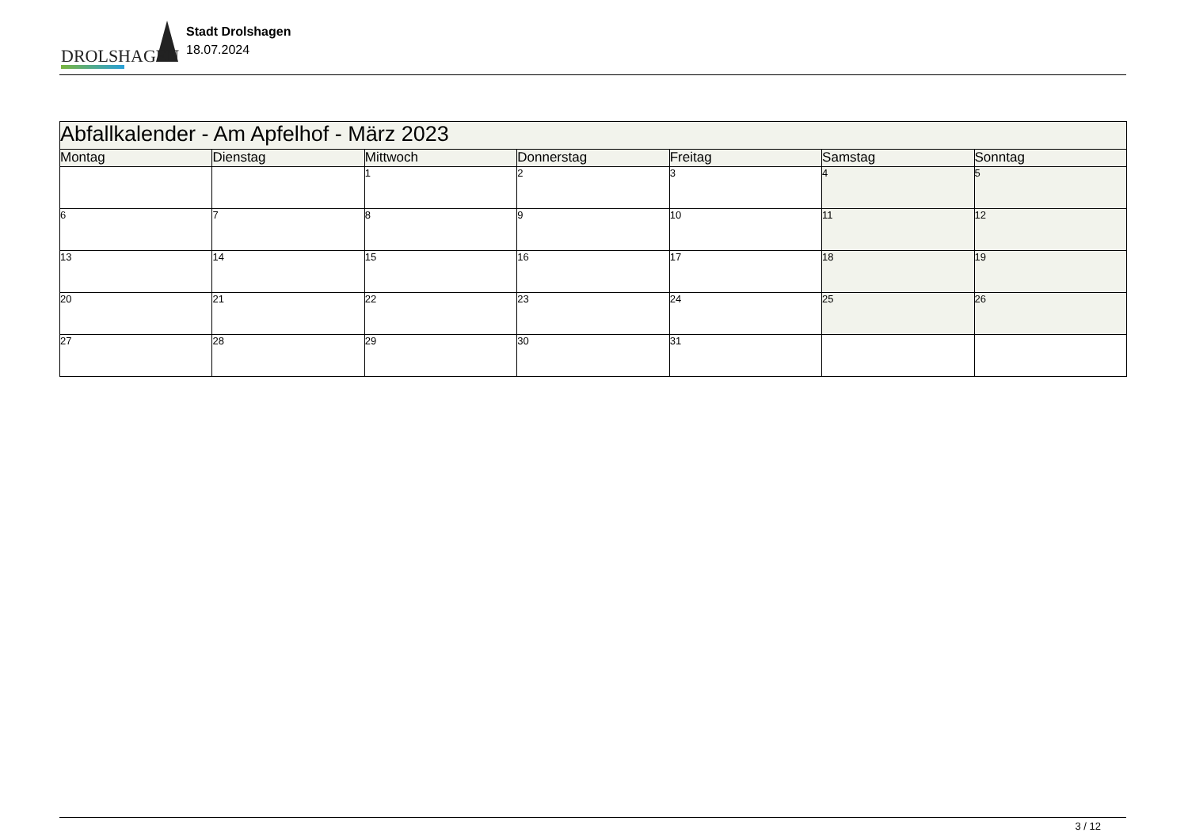DROLSHAGEN
Stadt Drolshagen
18.07.2024
| Abfallkalender - Am Apfelhof - März 2023 | | | | | | |
| Montag | Dienstag | Mittwoch | Donnerstag | Freitag | Samstag | Sonntag |
| | | 1 | 2 | 3 | 4 | 5 |
| 6 | 7 | 8 | 9 | 10 | 11 | 12 |
| 13 | 14 | 15 | 16 | 17 | 18 | 19 |
| 20 | 21 | 22 | 23 | 24 | 25 | 26 |
| 27 | 28 | 29 | 30 | 31 | | |
3 / 12